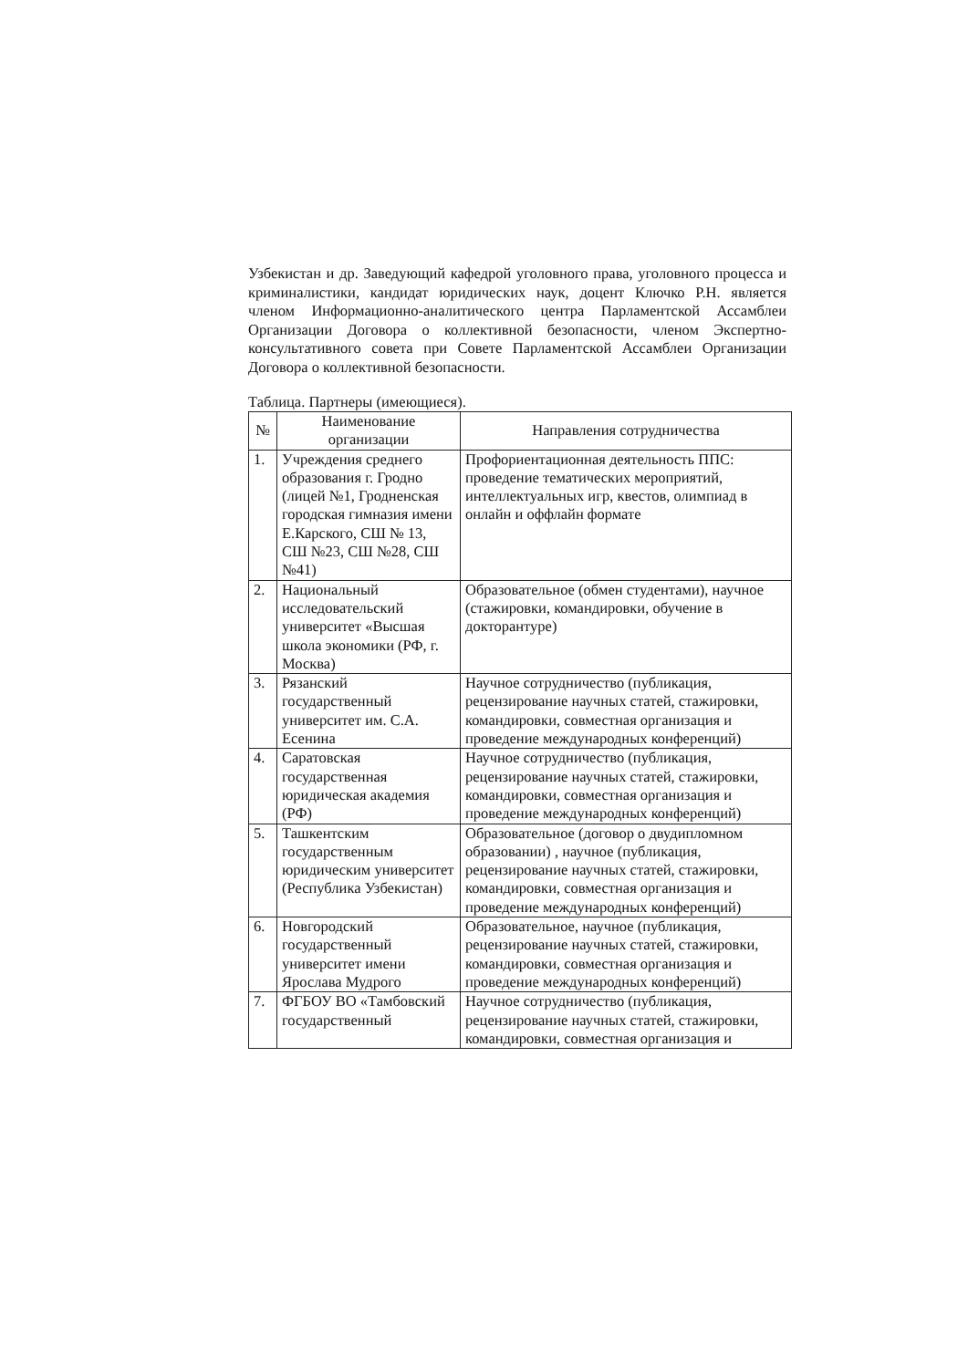Узбекистан и др. Заведующий кафедрой уголовного права, уголовного процесса и криминалистики, кандидат юридических наук, доцент Ключко Р.Н. является членом Информационно-аналитического центра Парламентской Ассамблеи Организации Договора о коллективной безопасности, членом Экспертно-консультативного совета при Совете Парламентской Ассамблеи Организации Договора о коллективной безопасности.
Таблица. Партнеры (имеющиеся).
| № | Наименование организации | Направления сотрудничества |
| --- | --- | --- |
| 1. | Учреждения среднего образования г. Гродно (лицей №1, Гродненская городская гимназия имени Е.Карского, СШ № 13, СШ №23, СШ №28, СШ №41) | Профориентационная деятельность ППС: проведение тематических мероприятий, интеллектуальных игр, квестов, олимпиад в онлайн и оффлайн формате |
| 2. | Национальный исследовательский университет «Высшая школа экономики (РФ, г. Москва) | Образовательное (обмен студентами), научное (стажировки, командировки, обучение в докторантуре) |
| 3. | Рязанский государственный университет им. С.А. Есенина | Научное сотрудничество (публикация, рецензирование научных статей, стажировки, командировки, совместная организация и проведение международных конференций) |
| 4. | Саратовская государственная юридическая академия (РФ) | Научное сотрудничество (публикация, рецензирование научных статей, стажировки, командировки, совместная организация и проведение международных конференций) |
| 5. | Ташкентским государственным юридическим университет (Республика Узбекистан) | Образовательное (договор о двудипломном образовании) , научное (публикация, рецензирование научных статей, стажировки, командировки, совместная организация и проведение международных конференций) |
| 6. | Новгородский государственный университет имени Ярослава Мудрого | Образовательное, научное (публикация, рецензирование научных статей, стажировки, командировки, совместная организация и проведение международных конференций) |
| 7. | ФГБОУ ВО «Тамбовский государственный | Научное сотрудничество (публикация, рецензирование научных статей, стажировки, командировки, совместная организация и |